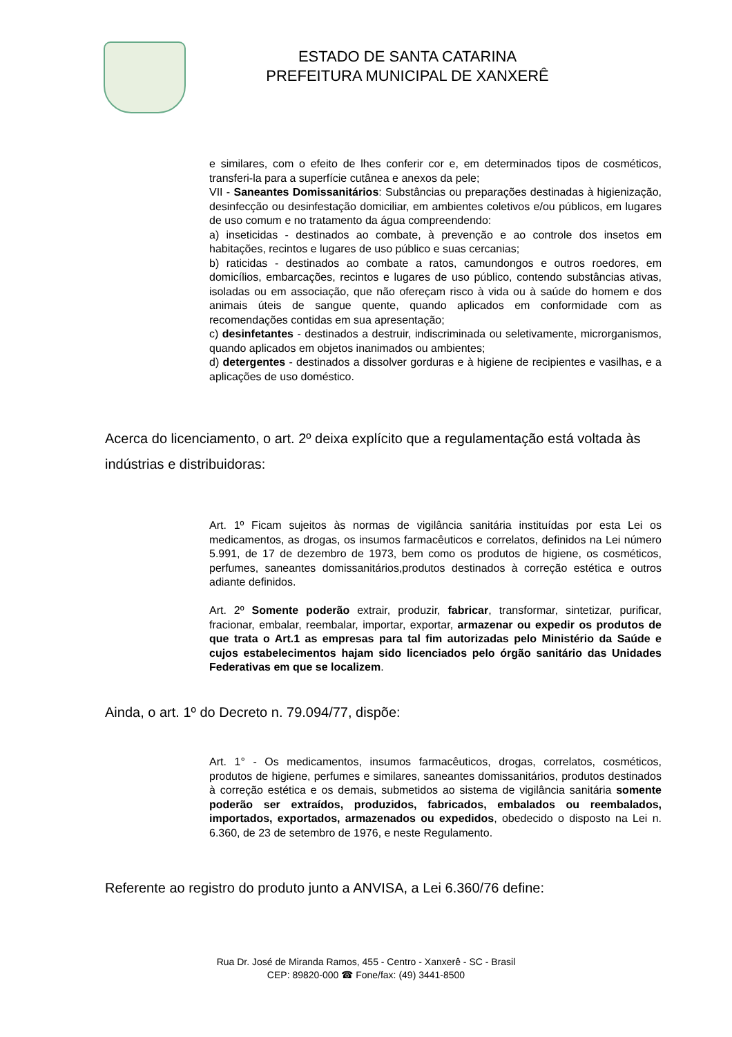ESTADO DE SANTA CATARINA
PREFEITURA MUNICIPAL DE XANXERÊ
e similares, com o efeito de lhes conferir cor e, em determinados tipos de cosméticos, transferi-la para a superfície cutânea e anexos da pele;
VII - Saneantes Domissanitários: Substâncias ou preparações destinadas à higienização, desinfecção ou desinfestação domiciliar, em ambientes coletivos e/ou públicos, em lugares de uso comum e no tratamento da água compreendendo:
a) inseticidas - destinados ao combate, à prevenção e ao controle dos insetos em habitações, recintos e lugares de uso público e suas cercanias;
b) raticidas - destinados ao combate a ratos, camundongos e outros roedores, em domicílios, embarcações, recintos e lugares de uso público, contendo substâncias ativas, isoladas ou em associação, que não ofereçam risco à vida ou à saúde do homem e dos animais úteis de sangue quente, quando aplicados em conformidade com as recomendações contidas em sua apresentação;
c) desinfetantes - destinados a destruir, indiscriminada ou seletivamente, microrganismos, quando aplicados em objetos inanimados ou ambientes;
d) detergentes - destinados a dissolver gorduras e à higiene de recipientes e vasilhas, e a aplicações de uso doméstico.
Acerca do licenciamento, o art. 2º deixa explícito que a regulamentação está voltada às indústrias e distribuidoras:
Art. 1º Ficam sujeitos às normas de vigilância sanitária instituídas por esta Lei os medicamentos, as drogas, os insumos farmacêuticos e correlatos, definidos na Lei número 5.991, de 17 de dezembro de 1973, bem como os produtos de higiene, os cosméticos, perfumes, saneantes domissanitários,produtos destinados à correção estética e outros adiante definidos.
Art. 2º Somente poderão extrair, produzir, fabricar, transformar, sintetizar, purificar, fracionar, embalar, reembalar, importar, exportar, armazenar ou expedir os produtos de que trata o Art.1 as empresas para tal fim autorizadas pelo Ministério da Saúde e cujos estabelecimentos hajam sido licenciados pelo órgão sanitário das Unidades Federativas em que se localizem.
Ainda, o art. 1º do Decreto n. 79.094/77, dispõe:
Art. 1° - Os medicamentos, insumos farmacêuticos, drogas, correlatos, cosméticos, produtos de higiene, perfumes e similares, saneantes domissanitários, produtos destinados à correção estética e os demais, submetidos ao sistema de vigilância sanitária somente poderão ser extraídos, produzidos, fabricados, embalados ou reembalados, importados, exportados, armazenados ou expedidos, obedecido o disposto na Lei n. 6.360, de 23 de setembro de 1976, e neste Regulamento.
Referente ao registro do produto junto a ANVISA, a Lei 6.360/76 define:
Rua Dr. José de Miranda Ramos, 455 - Centro - Xanxerê - SC - Brasil
CEP: 89820-000 ☎ Fone/fax: (49) 3441-8500